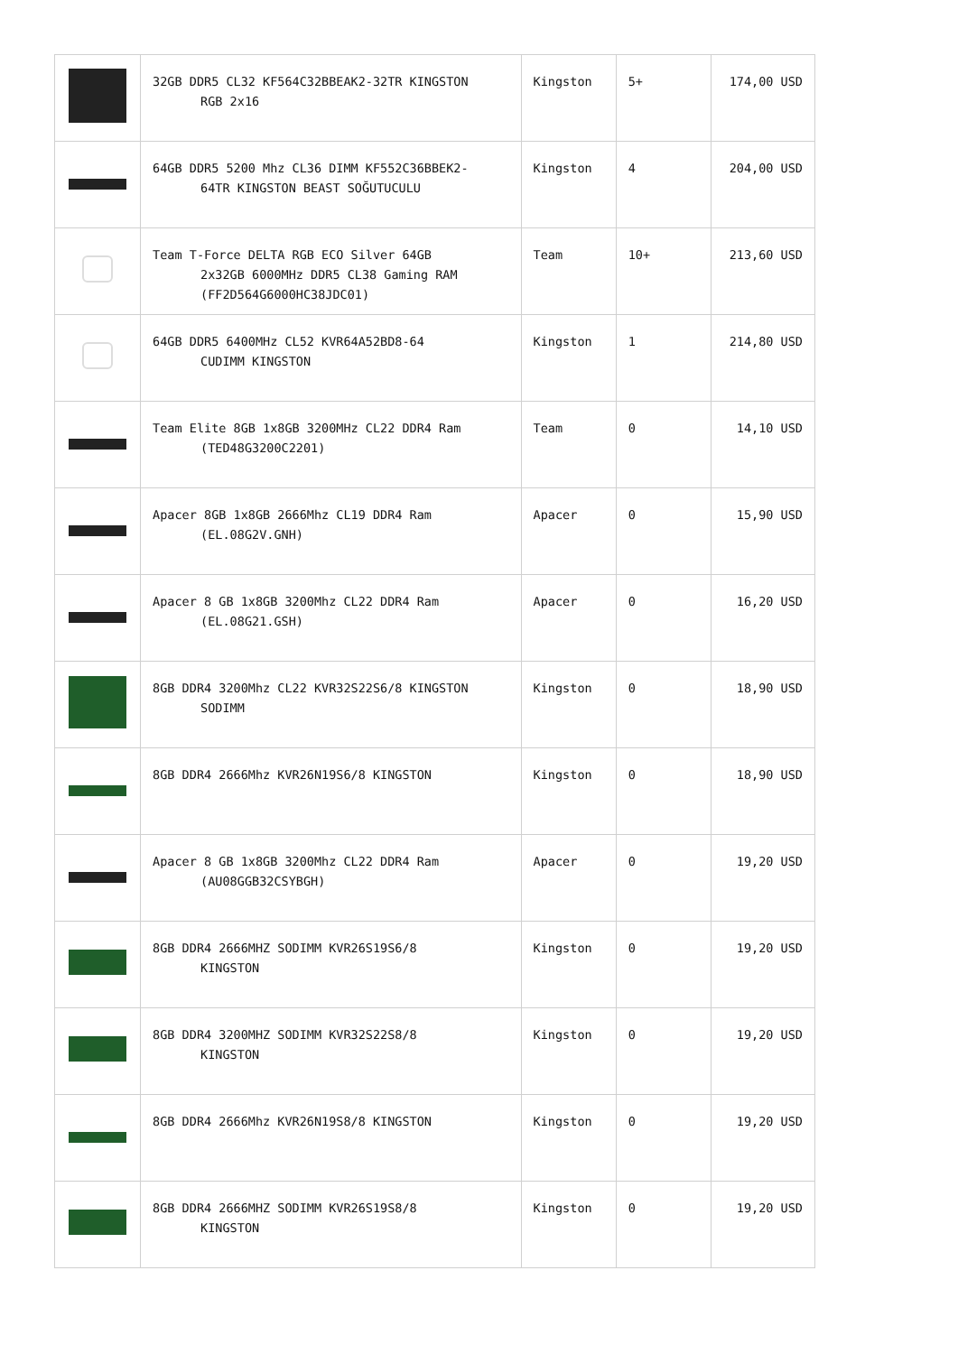| | 32GB DDR5 CL32 KF564C32BBEAK2-32TR KINGSTON RGB 2x16 | Kingston | 5+ | 174,00 USD |
| | 64GB DDR5 5200 Mhz CL36 DIMM KF552C36BBEK2- 64TR KINGSTON BEAST SOĞUTUCULU | Kingston | 4 | 204,00 USD |
| | Team T-Force DELTA RGB ECO Silver 64GB 2x32GB 6000MHz DDR5 CL38 Gaming RAM (FF2D564G6000HC38JDC01) | Team | 10+ | 213,60 USD |
| | 64GB DDR5 6400MHz CL52 KVR64A52BD8-64 CUDIMM KINGSTON | Kingston | 1 | 214,80 USD |
| | Team Elite 8GB 1x8GB 3200MHz CL22 DDR4 Ram (TED48G3200C2201) | Team | 0 | 14,10 USD |
| | Apacer 8GB 1x8GB 2666Mhz CL19 DDR4 Ram (EL.08G2V.GNH) | Apacer | 0 | 15,90 USD |
| | Apacer 8 GB 1x8GB 3200Mhz CL22 DDR4 Ram (EL.08G21.GSH) | Apacer | 0 | 16,20 USD |
| | 8GB DDR4 3200Mhz CL22 KVR32S22S6/8 KINGSTON SODIMM | Kingston | 0 | 18,90 USD |
| | 8GB DDR4 2666Mhz KVR26N19S6/8 KINGSTON | Kingston | 0 | 18,90 USD |
| | Apacer 8 GB 1x8GB 3200Mhz CL22 DDR4 Ram (AU08GGB32CSYBGH) | Apacer | 0 | 19,20 USD |
| | 8GB DDR4 2666MHZ SODIMM KVR26S19S6/8 KINGSTON | Kingston | 0 | 19,20 USD |
| | 8GB DDR4 3200MHZ SODIMM KVR32S22S8/8 KINGSTON | Kingston | 0 | 19,20 USD |
| | 8GB DDR4 2666Mhz KVR26N19S8/8 KINGSTON | Kingston | 0 | 19,20 USD |
| | 8GB DDR4 2666MHZ SODIMM KVR26S19S8/8 KINGSTON | Kingston | 0 | 19,20 USD |